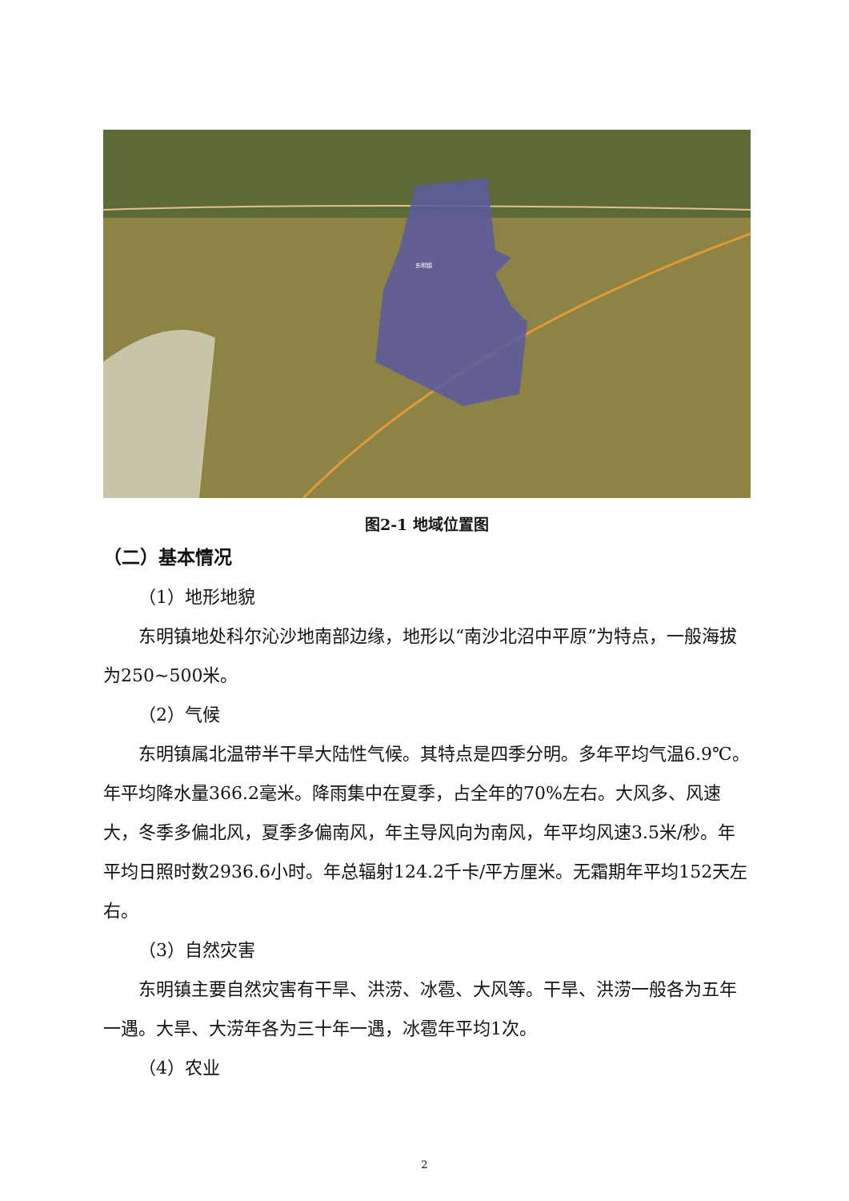东明镇
图2-1 地域位置图
（二）基本情况
（1）地形地貌
东明镇地处科尔沁沙地南部边缘，地形以“南沙北沼中平原”为特点，一般海拔为250~500米。
（2）气候
东明镇属北温带半干旱大陆性气候。其特点是四季分明。多年平均气温6.9℃。年平均降水量366.2毫米。降雨集中在夏季，占全年的70%左右。大风多、风速大，冬季多偏北风，夏季多偏南风，年主导风向为南风，年平均风速3.5米/秒。年平均日照时数2936.6小时。年总辐射124.2千卡/平方厘米。无霜期年平均152天左右。
（3）自然灾害
东明镇主要自然灾害有干旱、洪涝、冰雹、大风等。干旱、洪涝一般各为五年一遇。大旱、大涝年各为三十年一遇，冰雹年平均1次。
（4）农业
2